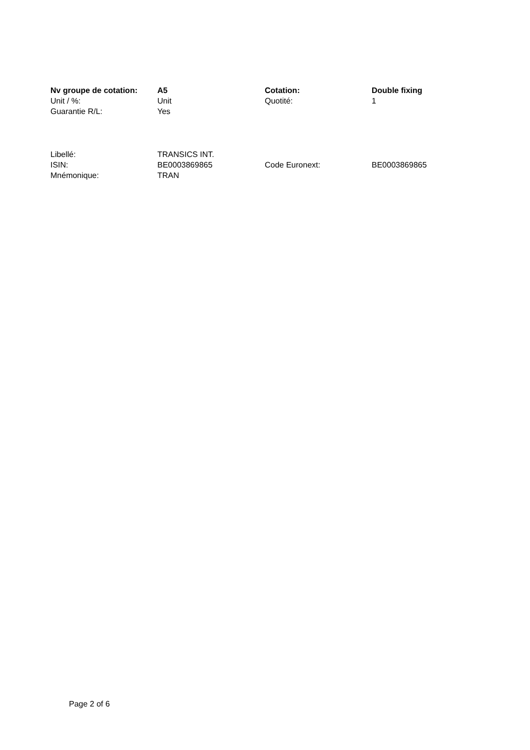| Nv groupe de cotation: | A5 | Cotation: | Double fixing |
| Unit / %: | Unit | Quotité: | 1 |
| Guarantie R/L: | Yes | | |
| Libellé: | TRANSICS INT. | | |
| ISIN: | BE0003869865 | Code Euronext: | BE0003869865 |
| Mnémonique: | TRAN | | |
Page 2 of 6